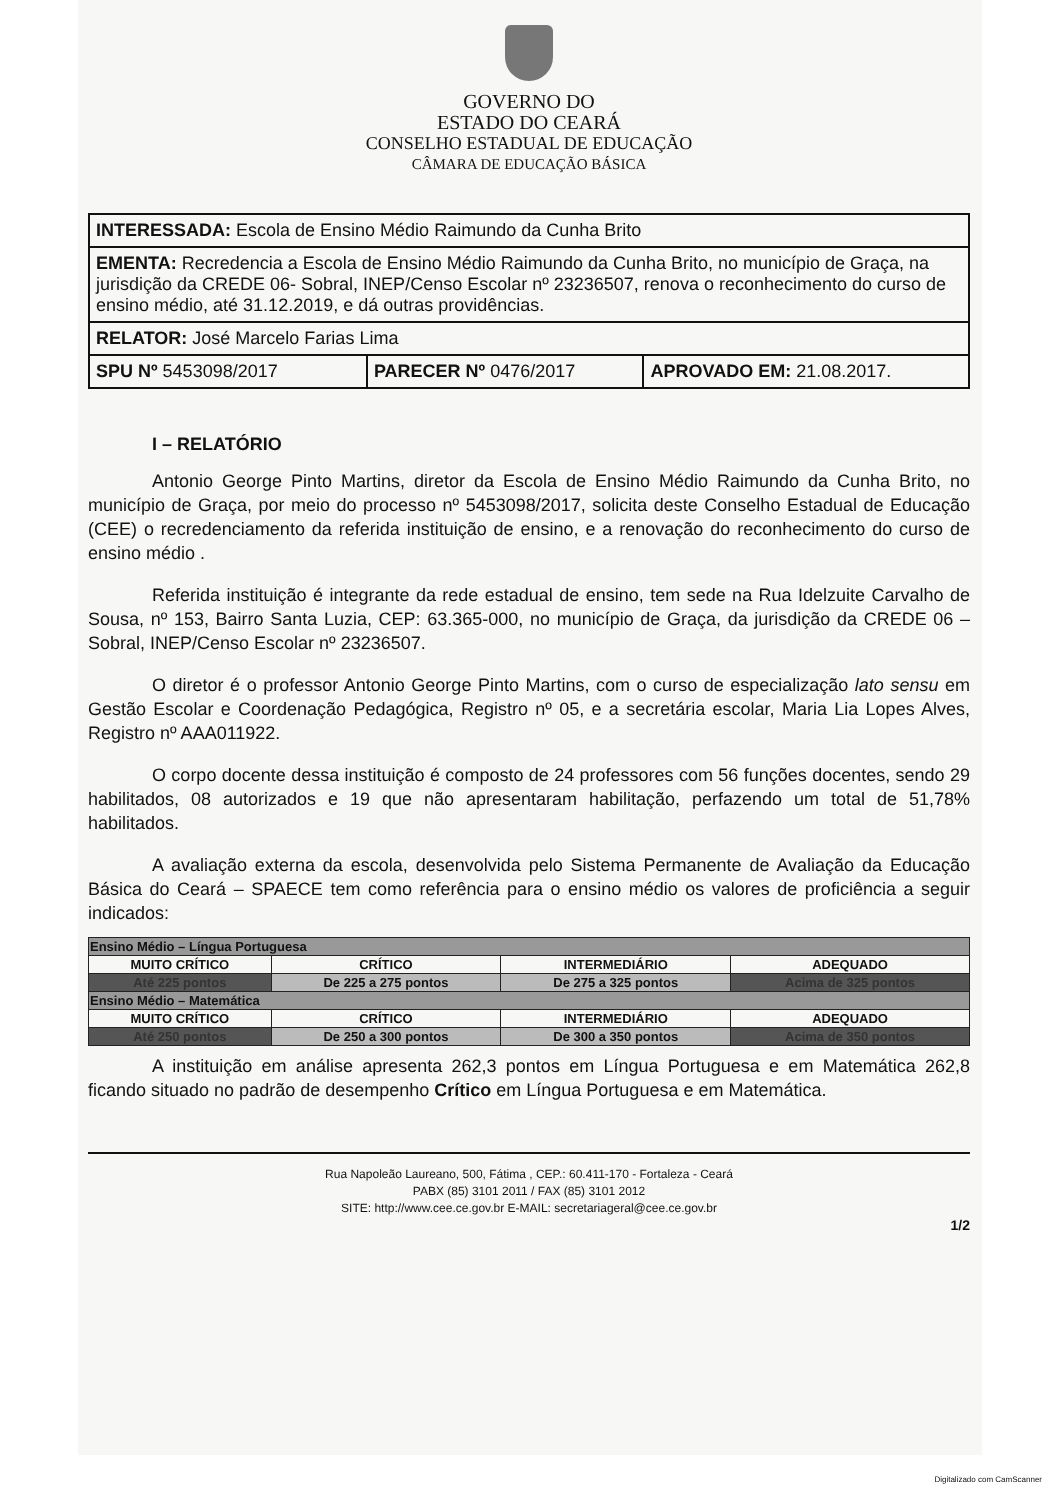GOVERNO DO
ESTADO DO CEARÁ
CONSELHO ESTADUAL DE EDUCAÇÃO
CÂMARA DE EDUCAÇÃO BÁSICA
| INTERESSADA: Escola de Ensino Médio Raimundo da Cunha Brito | | |
| EMENTA: Recredencia a Escola de Ensino Médio Raimundo da Cunha Brito, no município de Graça, na jurisdição da CREDE 06- Sobral, INEP/Censo Escolar nº 23236507, renova o reconhecimento do curso de ensino médio, até 31.12.2019, e dá outras providências. | | |
| RELATOR: José Marcelo Farias Lima | | |
| SPU Nº 5453098/2017 | PARECER Nº 0476/2017 | APROVADO EM: 21.08.2017. |
I – RELATÓRIO
Antonio George Pinto Martins, diretor da Escola de Ensino Médio Raimundo da Cunha Brito, no município de Graça, por meio do processo nº 5453098/2017, solicita deste Conselho Estadual de Educação (CEE) o recredenciamento da referida instituição de ensino, e a renovação do reconhecimento do curso de ensino médio .
Referida instituição é integrante da rede estadual de ensino, tem sede na Rua Idelzuite Carvalho de Sousa, nº 153, Bairro Santa Luzia, CEP: 63.365-000, no município de Graça, da jurisdição da CREDE 06 – Sobral, INEP/Censo Escolar nº 23236507.
O diretor é o professor Antonio George Pinto Martins, com o curso de especialização lato sensu em Gestão Escolar e Coordenação Pedagógica, Registro nº 05, e a secretária escolar, Maria Lia Lopes Alves, Registro nº AAA011922.
O corpo docente dessa instituição é composto de 24 professores com 56 funções docentes, sendo 29 habilitados, 08 autorizados e 19 que não apresentaram habilitação, perfazendo um total de 51,78% habilitados.
A avaliação externa da escola, desenvolvida pelo Sistema Permanente de Avaliação da Educação Básica do Ceará – SPAECE tem como referência para o ensino médio os valores de proficiência a seguir indicados:
| Ensino Médio – Língua Portuguesa | | | |
| MUITO CRÍTICO | CRÍTICO | INTERMEDIÁRIO | ADEQUADO |
| Até 225 pontos | De 225 a 275 pontos | De 275 a 325 pontos | Acima de 325 pontos |
| Ensino Médio – Matemática | | | |
| MUITO CRÍTICO | CRÍTICO | INTERMEDIÁRIO | ADEQUADO |
| Até 250 pontos | De 250 a 300 pontos | De 300 a 350 pontos | Acima de 350 pontos |
A instituição em análise apresenta 262,3 pontos em Língua Portuguesa e em Matemática 262,8 ficando situado no padrão de desempenho Crítico em Língua Portuguesa e em Matemática.
Rua Napoleão Laureano, 500, Fátima , CEP.: 60.411-170 - Fortaleza - Ceará
PABX (85) 3101 2011 / FAX (85) 3101 2012
SITE: http://www.cee.ce.gov.br E-MAIL: secretariageral@cee.ce.gov.br
1/2
Digitalizado com CamScanner